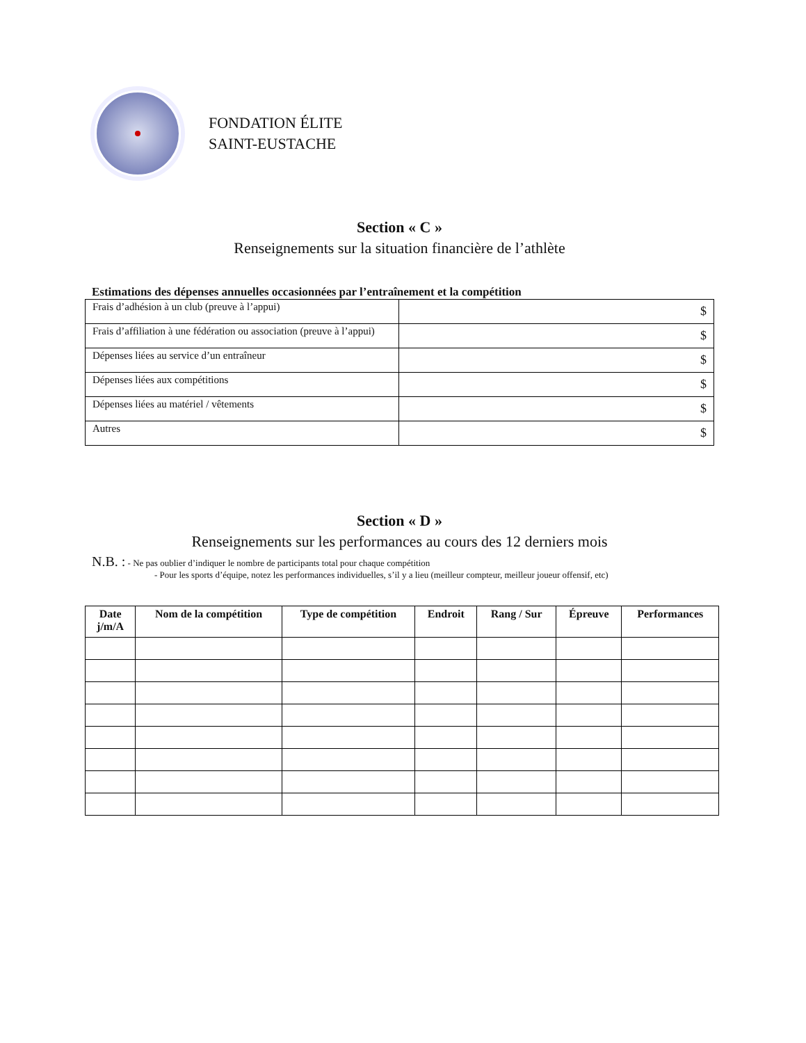FONDATION ÉLITE
SAINT-EUSTACHE
Section « C »
Renseignements sur la situation financière de l’athlète
Estimations des dépenses annuelles occasionnées par l’entraînement et la compétition
| Frais d’adhésion à un club (preuve à l’appui) | $ |
| Frais d’affiliation à une fédération ou association (preuve à l’appui) | $ |
| Dépenses liées au service d’un entraîneur | $ |
| Dépenses liées aux compétitions | $ |
| Dépenses liées au matériel / vêtements | $ |
| Autres | $ |
Section « D »
Renseignements sur les performances au cours des 12 derniers mois
N.B. : - Ne pas oublier d’indiquer le nombre de participants total pour chaque compétition
- Pour les sports d’équipe, notez les performances individuelles, s’il y a lieu (meilleur compteur, meilleur joueur offensif, etc)
| Date j/m/A | Nom de la compétition | Type de compétition | Endroit | Rang / Sur | Épreuve | Performances |
| --- | --- | --- | --- | --- | --- | --- |